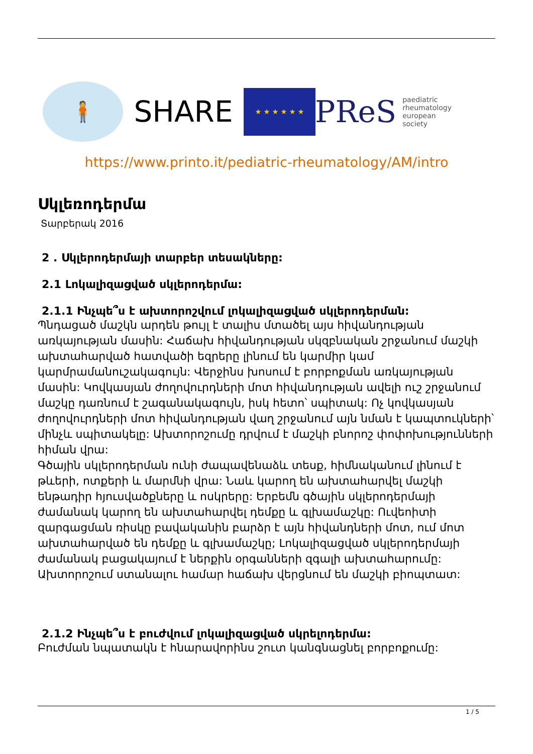🧍
SHARE
★ ★ ★ ★ ★ ★
PReS paediatric
rheumatology
european
society
https://www.printo.it/pediatric-rheumatology/AM/intro
Սկլեռոդերմա
Տարբերակ 2016
2 . Սկլերոդերմայի տարբեր տեսակները:
2.1 Լոկալիզացված սկլերոդերմա:
2.1.1 Ինչպե՞ս է ախտորոշվում լոկալիզացված սկլերոդերման:
Պնդացած մաշկն արդեն թույլ է տալիս մտածել այս հիվանդության առկայության մասին: Հաճախ հիվանդության սկզբնական շրջանում մաշկի ախտահարված հատվածի եզրերը լինում են կարմիր կամ կարմրամանուշակագույն: Վերջինս խոսում է բորբոքման առկայության մասին: Կովկասյան ժողովուրդների մոտ հիվանդության ավելի ուշ շրջանում մաշկը դառնում է շագանակագույն, իսկ հետո՝ սպիտակ: Ոչ կովկասյան ժողովուրդների մոտ հիվանդության վաղ շրջանում այն նման է կապտուկների՝ մինչև սպիտակելը: Ախտորոշումը դրվում է մաշկի բնորոշ փոփոխությունների հիման վրա:
Գծային սկլերոդերման ունի ժապավենաձև տեսք, հիմնականում լինում է թևերի, ոտքերի և մարմնի վրա: Նաև կարող են ախտահարվել մաշկի ենթադիր հյուսվածքները և ոսկրերը: Երբեմն գծային սկլերոդերմայի ժամանակ կարող են ախտահարվել դեմքը և գլխամաշկը: Ուվեոիտի զարգացման ռիսկը բավականին բարձր է այն հիվանդների մոտ, ում մոտ ախտահարված են դեմքը և գլխամաշկը; Լոկալիզացված սկլերոդերմայի ժամանակ բացակայում է ներքին օրգանների զգալի ախտահարումը: Ախտորոշում ստանալու համար հաճախ վերցնում են մաշկի բիոպտատ:
2.1.2 Ինչպե՞ս է բուժվում լոկալիզացված սկրելոդերմա:
Բուժման նպատակն է հնարավորինս շուտ կանգնացնել բորբոքումը:
1 / 5